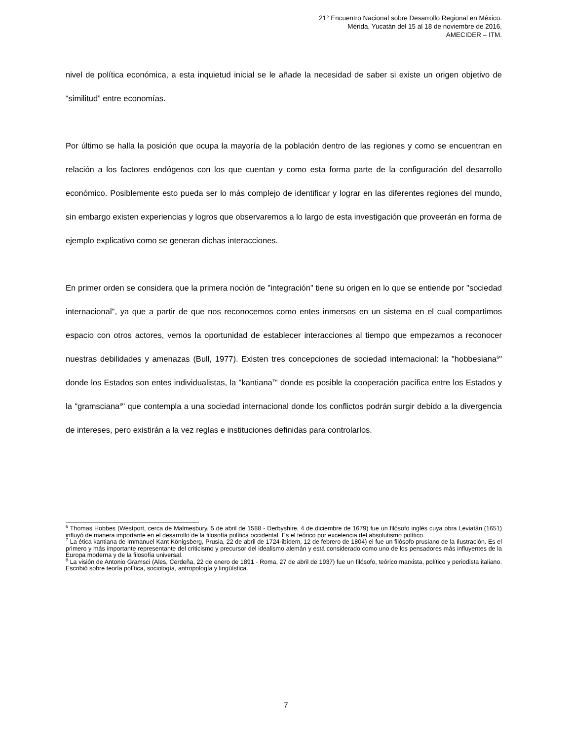21° Encuentro Nacional sobre Desarrollo Regional en México.
Mérida, Yucatán del 15 al 18 de noviembre de 2016.
AMECIDER – ITM.
nivel de política económica, a esta inquietud inicial se le añade la necesidad de saber si existe un origen objetivo de “similitud” entre economías.
Por último se halla la posición que ocupa la mayoría de la población dentro de las regiones y como se encuentran en relación a los factores endógenos con los que cuentan y como esta forma parte de la configuración del desarrollo económico. Posiblemente esto pueda ser lo más complejo de identificar y lograr en las diferentes regiones del mundo, sin embargo existen experiencias y logros que observaremos a lo largo de esta investigación que proveerán en forma de ejemplo explicativo como se generan dichas interacciones.
En primer orden se considera que la primera noción de "integración" tiene su origen en lo que se entiende por "sociedad internacional", ya que a partir de que nos reconocemos como entes inmersos en un sistema en el cual compartimos espacio con otros actores, vemos la oportunidad de establecer interacciones al tiempo que empezamos a reconocer nuestras debilidades y amenazas (Bull, 1977). Existen tres concepciones de sociedad internacional: la "hobbesiana<sup>6</sup>" donde los Estados son entes individualistas, la "kantiana<sup>7</sup>" donde es posible la cooperación pacífica entre los Estados y la "gramsciana<sup>8</sup>" que contempla a una sociedad internacional donde los conflictos podrán surgir debido a la divergencia de intereses, pero existirán a la vez reglas e instituciones definidas para controlarlos.
<sup>6</sup> Thomas Hobbes (Westport, cerca de Malmesbury, 5 de abril de 1588 - Derbyshire, 4 de diciembre de 1679) fue un filósofo inglés cuya obra Leviatán (1651) influyó de manera importante en el desarrollo de la filosofía política occidental. Es el teórico por excelencia del absolutismo político.
<sup>7</sup> La ética kantiana de Immanuel Kant Königsberg, Prusia, 22 de abril de 1724-ibídem, 12 de febrero de 1804) el fue un filósofo prusiano de la Ilustración. Es el primero y más importante representante del criticismo y precursor del idealismo alemán y está considerado como uno de los pensadores más influyentes de la Europa moderna y de la filosofía universal.
<sup>8</sup> La visión de Antonio Gramsci (Ales, Cerdeña, 22 de enero de 1891 - Roma, 27 de abril de 1937) fue un filósofo, teórico marxista, político y periodista italiano. Escribió sobre teoría política, sociología, antropología y lingüística.
7